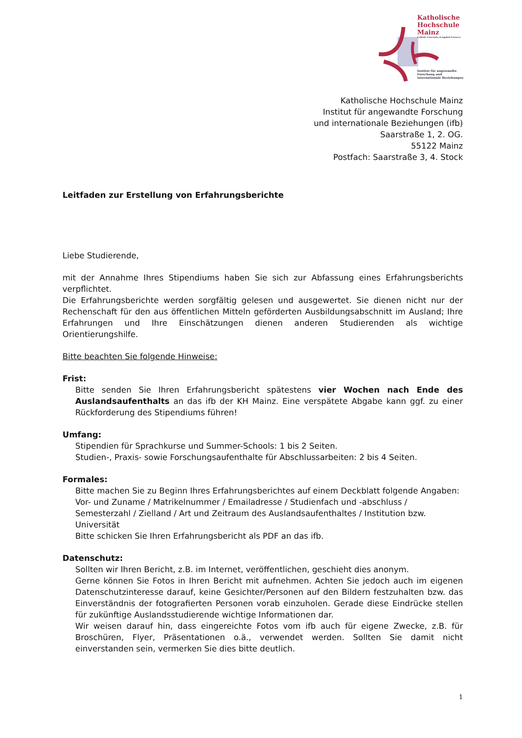Katholische
Hochschule
Mainz
Catholic University of Applied Sciences
Institut für angewandte
Forschung und
internationale Beziehungen
Katholische Hochschule Mainz
Institut für angewandte Forschung
und internationale Beziehungen (ifb)
Saarstraße 1, 2. OG.
55122 Mainz
Postfach: Saarstraße 3, 4. Stock
Leitfaden zur Erstellung von Erfahrungsberichte
Liebe Studierende,
mit der Annahme Ihres Stipendiums haben Sie sich zur Abfassung eines Erfahrungsberichts verpflichtet.
Die Erfahrungsberichte werden sorgfältig gelesen und ausgewertet. Sie dienen nicht nur der Rechenschaft für den aus öffentlichen Mitteln geförderten Ausbildungsabschnitt im Ausland; Ihre Erfahrungen und Ihre Einschätzungen dienen anderen Studierenden als wichtige Orientierungshilfe.
Bitte beachten Sie folgende Hinweise:
Frist:
Bitte senden Sie Ihren Erfahrungsbericht spätestens vier Wochen nach Ende des Auslandsaufenthalts an das ifb der KH Mainz. Eine verspätete Abgabe kann ggf. zu einer Rückforderung des Stipendiums führen!
Umfang:
Stipendien für Sprachkurse und Summer-Schools: 1 bis 2 Seiten.
Studien-, Praxis- sowie Forschungsaufenthalte für Abschlussarbeiten: 2 bis 4 Seiten.
Formales:
Bitte machen Sie zu Beginn Ihres Erfahrungsberichtes auf einem Deckblatt folgende Angaben:
Vor- und Zuname / Matrikelnummer / Emailadresse / Studienfach und -abschluss / Semesterzahl / Zielland / Art und Zeitraum des Auslandsaufenthaltes / Institution bzw. Universität
Bitte schicken Sie Ihren Erfahrungsbericht als PDF an das ifb.
Datenschutz:
Sollten wir Ihren Bericht, z.B. im Internet, veröffentlichen, geschieht dies anonym.
Gerne können Sie Fotos in Ihren Bericht mit aufnehmen. Achten Sie jedoch auch im eigenen Datenschutzinteresse darauf, keine Gesichter/Personen auf den Bildern festzuhalten bzw. das Einverständnis der fotografierten Personen vorab einzuholen. Gerade diese Eindrücke stellen für zukünftige Auslandsstudierende wichtige Informationen dar.
Wir weisen darauf hin, dass eingereichte Fotos vom ifb auch für eigene Zwecke, z.B. für Broschüren, Flyer, Präsentationen o.ä., verwendet werden. Sollten Sie damit nicht einverstanden sein, vermerken Sie dies bitte deutlich.
1